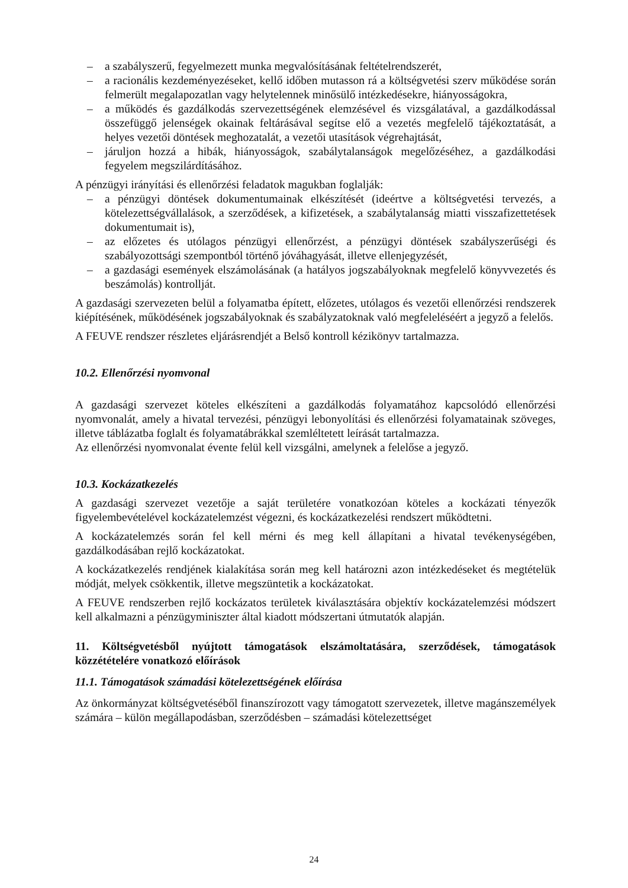– a szabályszerű, fegyelmezett munka megvalósításának feltételrendszerét,
– a racionális kezdeményezéseket, kellő időben mutasson rá a költségvetési szerv működése során felmerült megalapozatlan vagy helytelennek minősülő intézkedésekre, hiányosságokra,
– a működés és gazdálkodás szervezettségének elemzésével és vizsgálatával, a gazdálkodással összefüggő jelenségek okainak feltárásával segítse elő a vezetés megfelelő tájékoztatását, a helyes vezetői döntések meghozatalát, a vezetői utasítások végrehajtását,
– járuljon hozzá a hibák, hiányosságok, szabálytalanságok megelőzéséhez, a gazdálkodási fegyelem megszilárdításához.
A pénzügyi irányítási és ellenőrzési feladatok magukban foglalják:
– a pénzügyi döntések dokumentumainak elkészítését (ideértve a költségvetési tervezés, a kötelezettségvállalások, a szerződések, a kifizetések, a szabálytalanság miatti visszafizettetések dokumentumait is),
– az előzetes és utólagos pénzügyi ellenőrzést, a pénzügyi döntések szabályszerűségi és szabályozottsági szempontból történő jóváhagyását, illetve ellenjegyzését,
– a gazdasági események elszámolásának (a hatályos jogszabályoknak megfelelő könyvvezetés és beszámolás) kontrollját.
A gazdasági szervezeten belül a folyamatba épített, előzetes, utólagos és vezetői ellenőrzési rendszerek kiépítésének, működésének jogszabályoknak és szabályzatoknak való megfeleléséért a jegyző a felelős.
A FEUVE rendszer részletes eljárásrendjét a Belső kontroll kézikönyv tartalmazza.
10.2. Ellenőrzési nyomvonal
A gazdasági szervezet köteles elkészíteni a gazdálkodás folyamatához kapcsolódó ellenőrzési nyomvonalát, amely a hivatal tervezési, pénzügyi lebonyolítási és ellenőrzési folyamatainak szöveges, illetve táblázatba foglalt és folyamatábrákkal szemléltetett leírását tartalmazza.
Az ellenőrzési nyomvonalat évente felül kell vizsgálni, amelynek a felelőse a jegyző.
10.3. Kockázatkezelés
A gazdasági szervezet vezetője a saját területére vonatkozóan köteles a kockázati tényezők figyelembevételével kockázatelemzést végezni, és kockázatkezelési rendszert működtetni.
A kockázatelemzés során fel kell mérni és meg kell állapítani a hivatal tevékenységében, gazdálkodásában rejlő kockázatokat.
A kockázatkezelés rendjének kialakítása során meg kell határozni azon intézkedéseket és megtételük módját, melyek csökkentik, illetve megszüntetik a kockázatokat.
A FEUVE rendszerben rejlő kockázatos területek kiválasztására objektív kockázatelemzési módszert kell alkalmazni a pénzügyminiszter által kiadott módszertani útmutatók alapján.
11. Költségvetésből nyújtott támogatások elszámoltatására, szerződések, támogatások közzétételére vonatkozó előírások
11.1. Támogatások számadási kötelezettségének előírása
Az önkormányzat költségvetéséből finanszírozott vagy támogatott szervezetek, illetve magánszemélyek számára – külön megállapodásban, szerződésben – számadási kötelezettséget
24